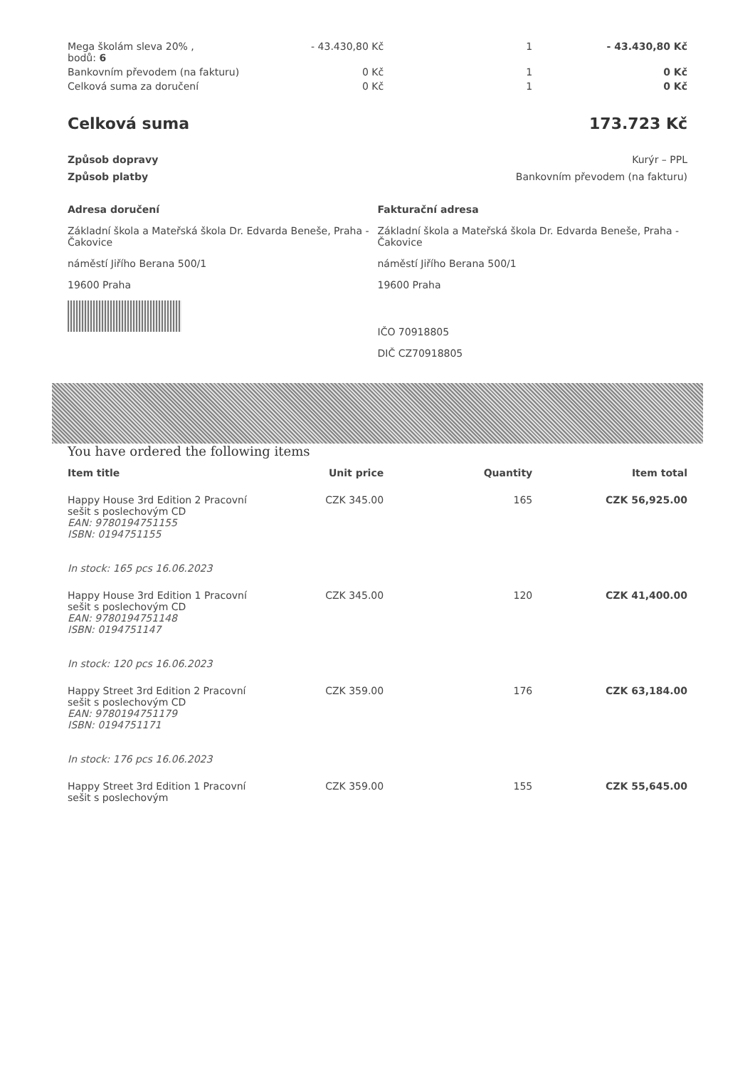| Mega školám sleva 20% , bodů: 6 | - 43.430,80 Kč | 1 | - 43.430,80 Kč |
| Bankovním převodem (na fakturu) | 0 Kč | 1 | 0 Kč |
| Celková suma za doručení | 0 Kč | 1 | 0 Kč |
Celková suma 173.723 Kč
Způsob dopravy Kurýr – PPL
Způsob platby Bankovním převodem (na fakturu)
Adresa doručení
Základní škola a Mateřská škola Dr. Edvarda Beneše, Praha - Čakovice
náměstí Jiřího Berana 500/1
19600 Praha
Fakturační adresa
Základní škola a Mateřská škola Dr. Edvarda Beneše, Praha - Čakovice
náměstí Jiřího Berana 500/1
19600 Praha
IČO 70918805
DIČ CZ70918805
You have ordered the following items
| Item title | Unit price | Quantity | Item total |
| --- | --- | --- | --- |
| Happy House 3rd Edition 2 Pracovní sešit s poslechovým CD EAN: 9780194751155 ISBN: 0194751155 In stock: 165 pcs 16.06.2023 | CZK 345.00 | 165 | CZK 56,925.00 |
| Happy House 3rd Edition 1 Pracovní sešit s poslechovým CD EAN: 9780194751148 ISBN: 0194751147 In stock: 120 pcs 16.06.2023 | CZK 345.00 | 120 | CZK 41,400.00 |
| Happy Street 3rd Edition 2 Pracovní sešit s poslechovým CD EAN: 9780194751179 ISBN: 0194751171 In stock: 176 pcs 16.06.2023 | CZK 359.00 | 176 | CZK 63,184.00 |
| Happy Street 3rd Edition 1 Pracovní sešit s poslechovým | CZK 359.00 | 155 | CZK 55,645.00 |